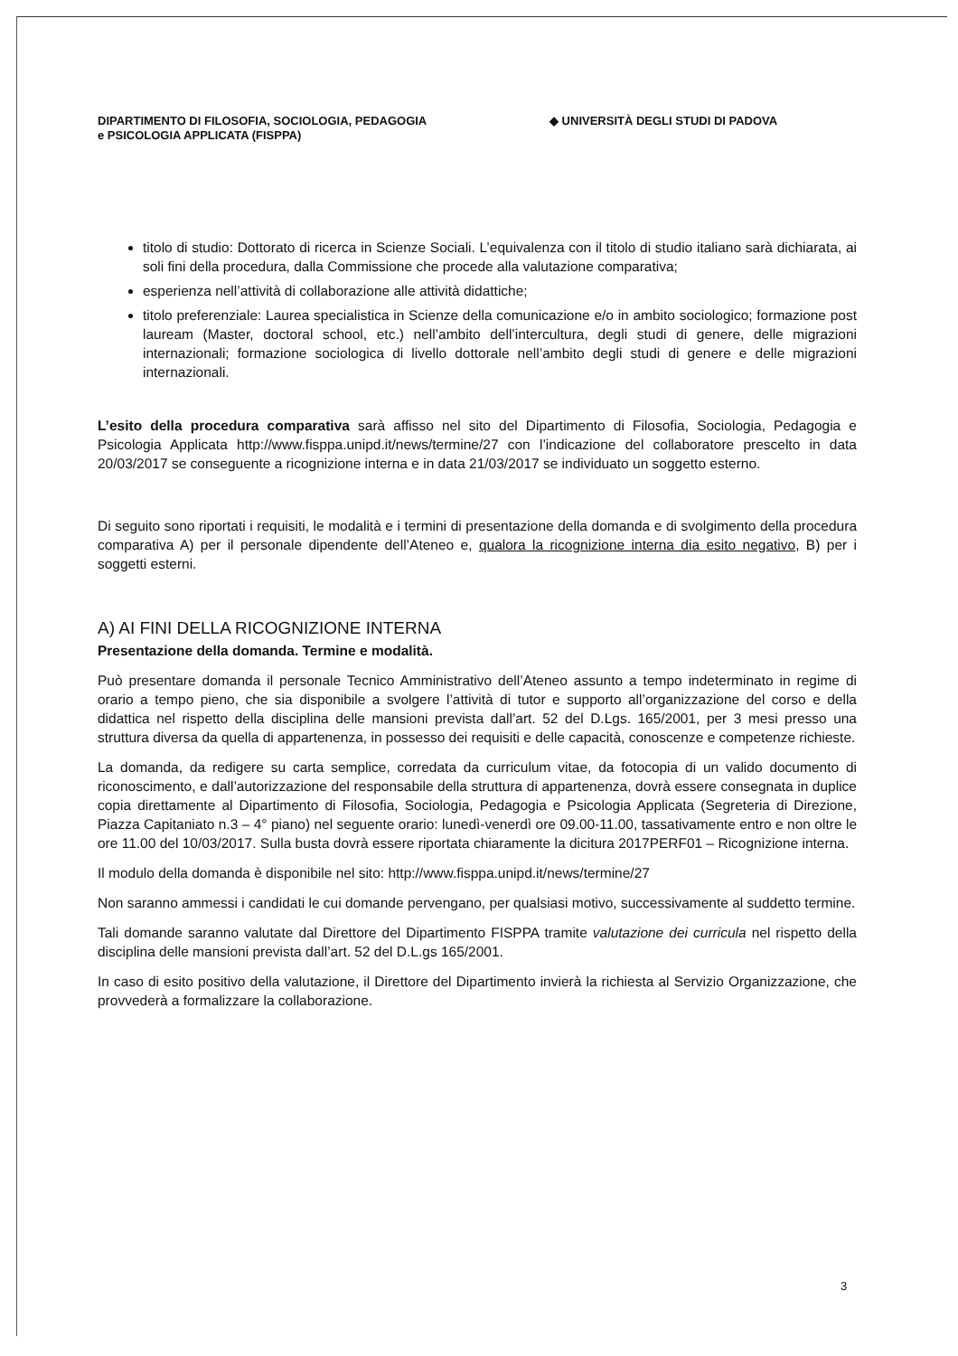DIPARTIMENTO DI FILOSOFIA, SOCIOLOGIA, PEDAGOGIA
e PSICOLOGIA APPLICATA (FISPPA)
◆ UNIVERSITÀ DEGLI STUDI DI PADOVA
titolo di studio: Dottorato di ricerca in Scienze Sociali. L’equivalenza con il titolo di studio italiano sarà dichiarata, ai soli fini della procedura, dalla Commissione che procede alla valutazione comparativa;
esperienza nell’attività di collaborazione alle attività didattiche;
titolo preferenziale: Laurea specialistica in Scienze della comunicazione e/o in ambito sociologico; formazione post lauream (Master, doctoral school, etc.) nell’ambito dell’intercultura, degli studi di genere, delle migrazioni internazionali; formazione sociologica di livello dottorale nell’ambito degli studi di genere e delle migrazioni internazionali.
L’esito della procedura comparativa sarà affisso nel sito del Dipartimento di Filosofia, Sociologia, Pedagogia e Psicologia Applicata http://www.fisppa.unipd.it/news/termine/27 con l’indicazione del collaboratore prescelto in data 20/03/2017 se conseguente a ricognizione interna e in data 21/03/2017 se individuato un soggetto esterno.
Di seguito sono riportati i requisiti, le modalità e i termini di presentazione della domanda e di svolgimento della procedura comparativa A) per il personale dipendente dell’Ateneo e, qualora la ricognizione interna dia esito negativo, B) per i soggetti esterni.
A) AI FINI DELLA RICOGNIZIONE INTERNA
Presentazione della domanda. Termine e modalità.
Può presentare domanda il personale Tecnico Amministrativo dell’Ateneo assunto a tempo indeterminato in regime di orario a tempo pieno, che sia disponibile a svolgere l’attività di tutor e supporto all’organizzazione del corso e della didattica nel rispetto della disciplina delle mansioni prevista dall’art. 52 del D.Lgs. 165/2001, per 3 mesi presso una struttura diversa da quella di appartenenza, in possesso dei requisiti e delle capacità, conoscenze e competenze richieste.
La domanda, da redigere su carta semplice, corredata da curriculum vitae, da fotocopia di un valido documento di riconoscimento, e dall’autorizzazione del responsabile della struttura di appartenenza, dovrà essere consegnata in duplice copia direttamente al Dipartimento di Filosofia, Sociologia, Pedagogia e Psicologia Applicata (Segreteria di Direzione, Piazza Capitaniato n.3 – 4° piano) nel seguente orario: lunedì-venerdì ore 09.00-11.00, tassativamente entro e non oltre le ore 11.00 del 10/03/2017. Sulla busta dovrà essere riportata chiaramente la dicitura 2017PERF01 – Ricognizione interna.
Il modulo della domanda è disponibile nel sito: http://www.fisppa.unipd.it/news/termine/27
Non saranno ammessi i candidati le cui domande pervengano, per qualsiasi motivo, successivamente al suddetto termine.
Tali domande saranno valutate dal Direttore del Dipartimento FISPPA tramite valutazione dei curricula nel rispetto della disciplina delle mansioni prevista dall’art. 52 del D.L.gs 165/2001.
In caso di esito positivo della valutazione, il Direttore del Dipartimento invierà la richiesta al Servizio Organizzazione, che provvederà a formalizzare la collaborazione.
3